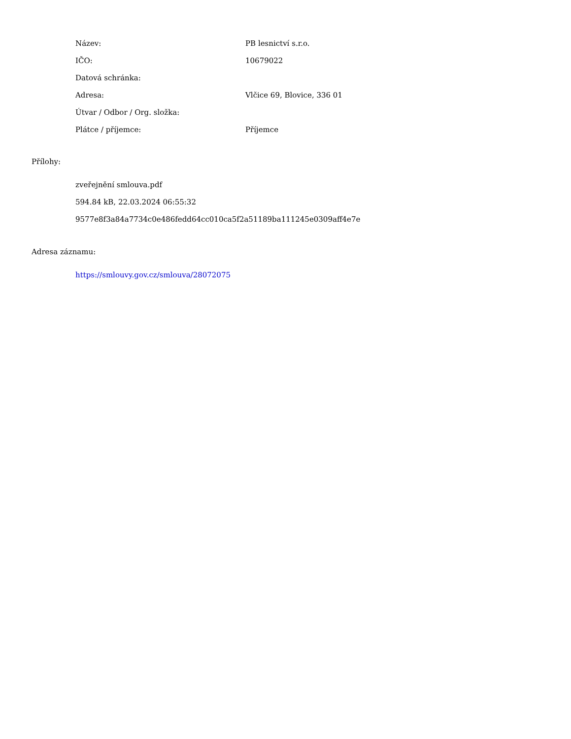| Název: | PB lesnictví s.r.o. |
| IČO: | 10679022 |
| Datová schránka: | |
| Adresa: | Vlčice 69, Blovice, 336 01 |
| Útvar / Odbor / Org. složka: | |
| Plátce / příjemce: | Příjemce |
Přílohy:
zveřejnění smlouva.pdf
594.84 kB, 22.03.2024 06:55:32
9577e8f3a84a7734c0e486fedd64cc010ca5f2a51189ba111245e0309aff4e7e
Adresa záznamu:
https://smlouvy.gov.cz/smlouva/28072075